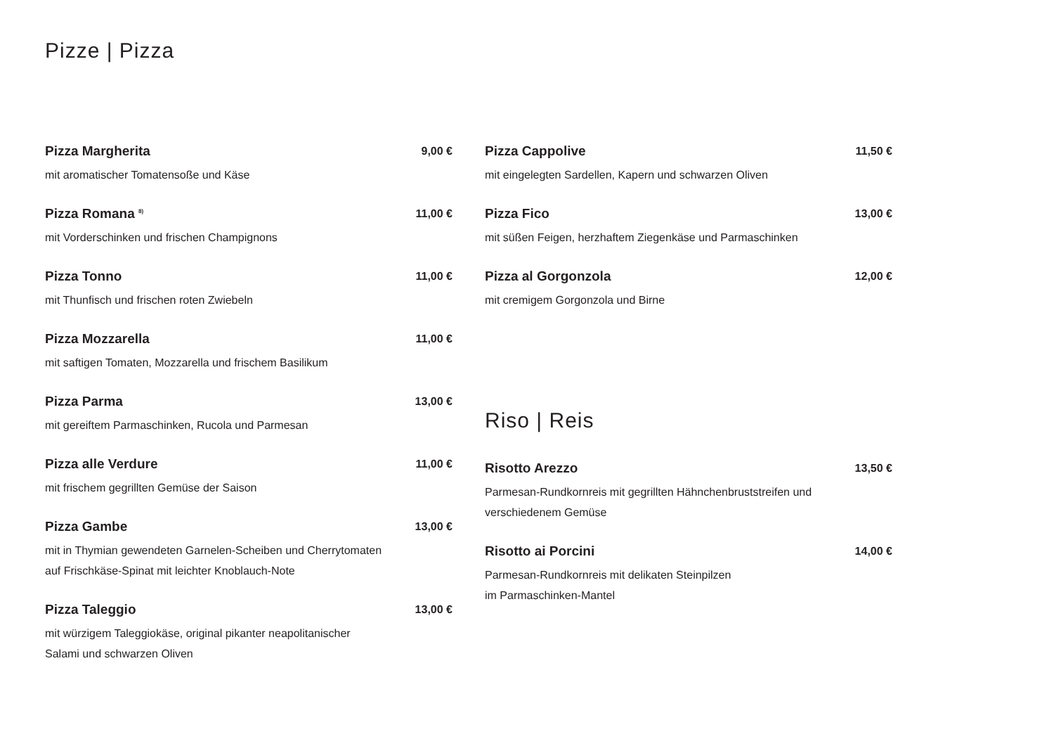Pizze | Pizza
Pizza Margherita
mit aromatischer Tomatensoße und Käse
9,00 €
Pizza Romana <sup>8)</sup>
mit Vorderschinken und frischen Champignons
11,00 €
Pizza Tonno
mit Thunfisch und frischen roten Zwiebeln
11,00 €
Pizza Mozzarella
mit saftigen Tomaten, Mozzarella und frischem Basilikum
11,00 €
Pizza Parma
mit gereiftem Parmaschinken, Rucola und Parmesan
13,00 €
Pizza alle Verdure
mit frischem gegrillten Gemüse der Saison
11,00 €
Pizza Gambe
mit in Thymian gewendeten Garnelen-Scheiben und Cherrytomaten
auf Frischkäse-Spinat mit leichter Knoblauch-Note
13,00 €
Pizza Taleggio
mit würzigem Taleggiokäse, original pikanter neapolitanischer
Salami und schwarzen Oliven
13,00 €
Pizza Cappolive
mit eingelegten Sardellen, Kapern und schwarzen Oliven
11,50 €
Pizza Fico
mit süßen Feigen, herzhaftem Ziegenkäse und Parmaschinken
13,00 €
Pizza al Gorgonzola
mit cremigem Gorgonzola und Birne
12,00 €
Riso | Reis
Risotto Arezzo
Parmesan-Rundkornreis mit gegrillten Hähnchenbruststreifen und
verschiedenem Gemüse
13,50 €
Risotto ai Porcini
Parmesan-Rundkornreis mit delikaten Steinpilzen
im Parmaschinken-Mantel
14,00 €